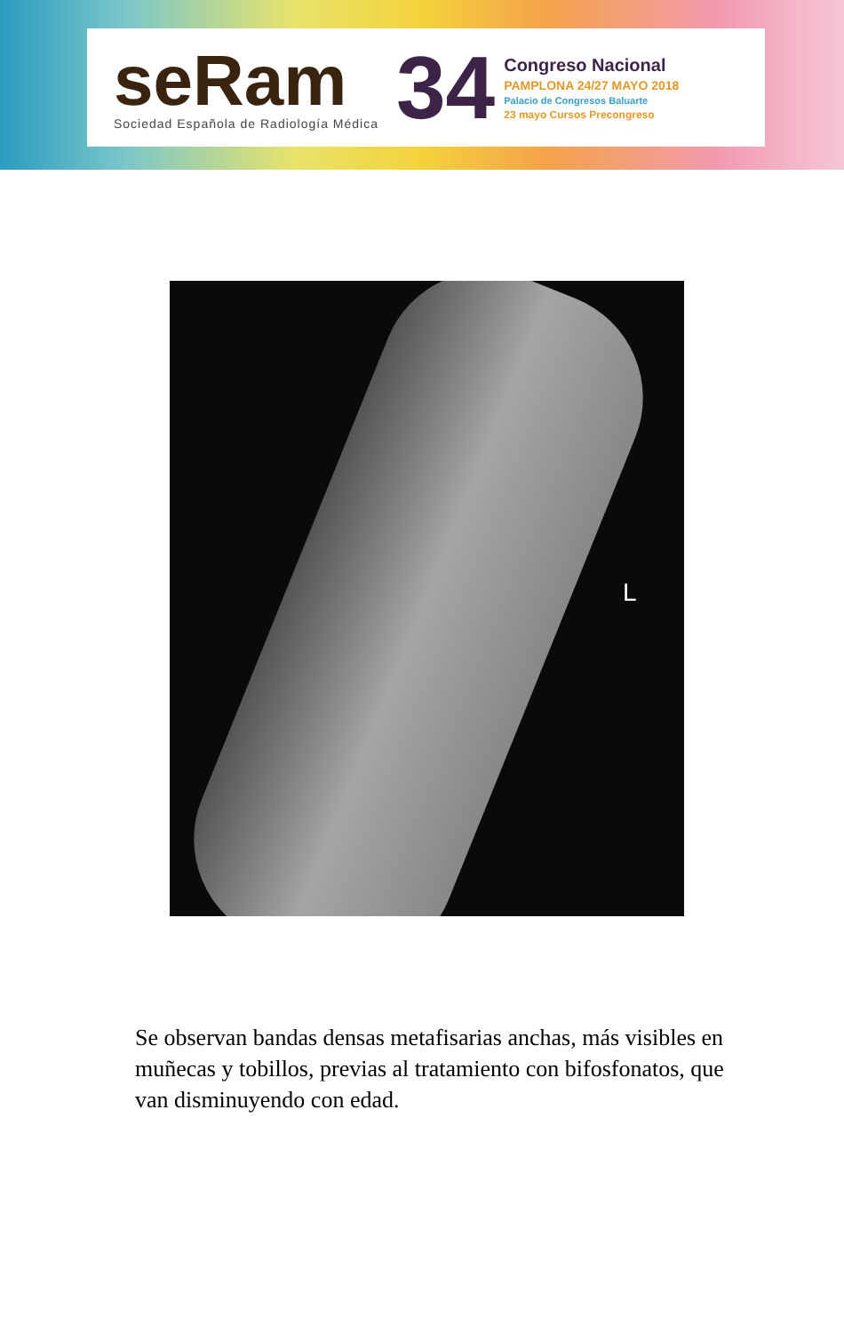seRam
Sociedad Española de Radiología Médica
34
Congreso Nacional
PAMPLONA 24/27 MAYO 2018
Palacio de Congresos Baluarte
23 mayo Cursos Precongreso
L
Se observan bandas densas metafisarias anchas, más visibles en muñecas y tobillos, previas al tratamiento con bifosfonatos, que van disminuyendo con edad.